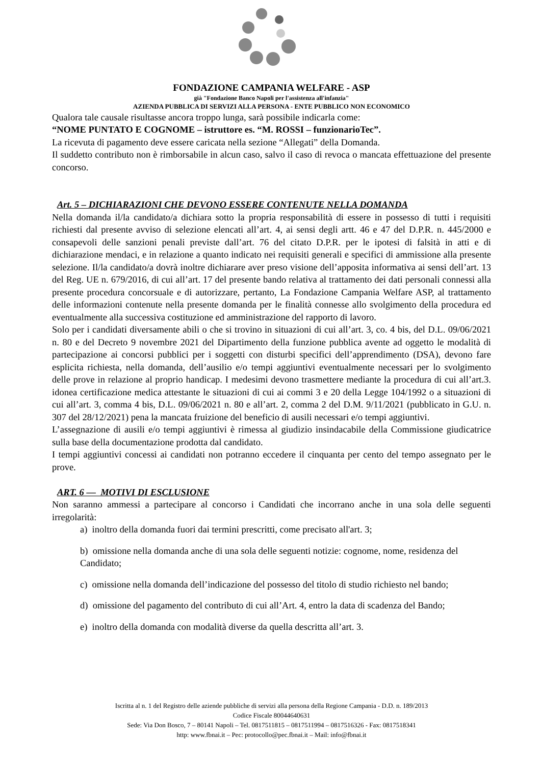FONDAZIONE CAMPANIA WELFARE - ASP
già "Fondazione Banco Napoli per l'assistenza all'infanzia"
AZIENDA PUBBLICA DI SERVIZI ALLA PERSONA - ENTE PUBBLICO NON ECONOMICO
Qualora tale causale risultasse ancora troppo lunga, sarà possibile indicarla come:
“NOME PUNTATO E COGNOME – istruttore es. “M. ROSSI – funzionarioTec”.
La ricevuta di pagamento deve essere caricata nella sezione “Allegati” della Domanda.
Il suddetto contributo non è rimborsabile in alcun caso, salvo il caso di revoca o mancata effettuazione del presente concorso.
Art. 5 – DICHIARAZIONI CHE DEVONO ESSERE CONTENUTE NELLA DOMANDA
Nella domanda il/la candidato/a dichiara sotto la propria responsabilità di essere in possesso di tutti i requisiti richiesti dal presente avviso di selezione elencati all’art. 4, ai sensi degli artt. 46 e 47 del D.P.R. n. 445/2000 e consapevoli delle sanzioni penali previste dall’art. 76 del citato D.P.R. per le ipotesi di falsità in atti e di dichiarazione mendaci, e in relazione a quanto indicato nei requisiti generali e specifici di ammissione alla presente selezione. Il/la candidato/a dovrà inoltre dichiarare aver preso visione dell’apposita informativa ai sensi dell’art. 13 del Reg. UE n. 679/2016, di cui all’art. 17 del presente bando relativa al trattamento dei dati personali connessi alla presente procedura concorsuale e di autorizzare, pertanto, La Fondazione Campania Welfare ASP, al trattamento delle informazioni contenute nella presente domanda per le finalità connesse allo svolgimento della procedura ed eventualmente alla successiva costituzione ed amministrazione del rapporto di lavoro.
Solo per i candidati diversamente abili o che si trovino in situazioni di cui all’art. 3, co. 4 bis, del D.L. 09/06/2021 n. 80 e del Decreto 9 novembre 2021 del Dipartimento della funzione pubblica avente ad oggetto le modalità di partecipazione ai concorsi pubblici per i soggetti con disturbi specifici dell’apprendimento (DSA), devono fare esplicita richiesta, nella domanda, dell’ausilio e/o tempi aggiuntivi eventualmente necessari per lo svolgimento delle prove in relazione al proprio handicap. I medesimi devono trasmettere mediante la procedura di cui all’art.3. idonea certificazione medica attestante le situazioni di cui ai commi 3 e 20 della Legge 104/1992 o a situazioni di cui all’art. 3, comma 4 bis, D.L. 09/06/2021 n. 80 e all’art. 2, comma 2 del D.M. 9/11/2021 (pubblicato in G.U. n. 307 del 28/12/2021) pena la mancata fruizione del beneficio di ausili necessari e/o tempi aggiuntivi.
L’assegnazione di ausili e/o tempi aggiuntivi è rimessa al giudizio insindacabile della Commissione giudicatrice sulla base della documentazione prodotta dal candidato.
I tempi aggiuntivi concessi ai candidati non potranno eccedere il cinquanta per cento del tempo assegnato per le prove.
ART. 6 — MOTIVI DI ESCLUSIONE
Non saranno ammessi a partecipare al concorso i Candidati che incorrano anche in una sola delle seguenti irregolarità:
a) inoltro della domanda fuori dai termini prescritti, come precisato all'art. 3;
b) omissione nella domanda anche di una sola delle seguenti notizie: cognome, nome, residenza del Candidato;
c) omissione nella domanda dell’indicazione del possesso del titolo di studio richiesto nel bando;
d) omissione del pagamento del contributo di cui all’Art. 4, entro la data di scadenza del Bando;
e) inoltro della domanda con modalità diverse da quella descritta all’art. 3.
Iscritta al n. 1 del Registro delle aziende pubbliche di servizi alla persona della Regione Campania - D.D. n. 189/2013
Codice Fiscale 80044640631
Sede: Via Don Bosco, 7 – 80141 Napoli – Tel. 0817511815 – 0817511994 – 0817516326 - Fax: 0817518341
http: www.fbnai.it – Pec: protocollo@pec.fbnai.it – Mail: info@fbnai.it